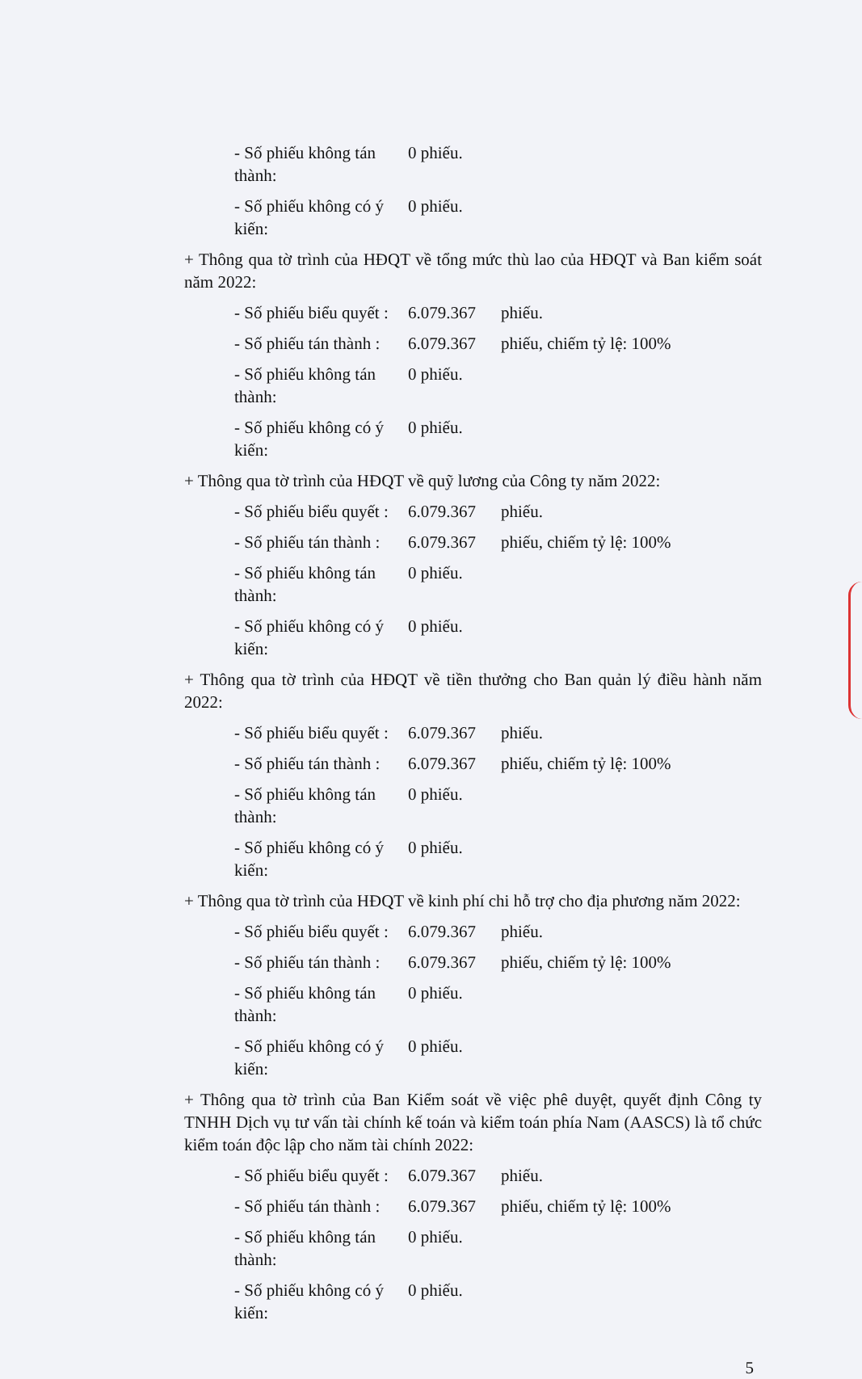- Số phiếu không tán thành: 0 phiếu.
- Số phiếu không có ý kiến: 0 phiếu.
+ Thông qua tờ trình của HĐQT về tổng mức thù lao của HĐQT và Ban kiểm soát năm 2022:
- Số phiếu biểu quyết : 6.079.367 phiếu.
- Số phiếu tán thành : 6.079.367 phiếu, chiếm tỷ lệ: 100%
- Số phiếu không tán thành: 0 phiếu.
- Số phiếu không có ý kiến: 0 phiếu.
+ Thông qua tờ trình của HĐQT về quỹ lương của Công ty năm 2022:
- Số phiếu biểu quyết : 6.079.367 phiếu.
- Số phiếu tán thành : 6.079.367 phiếu, chiếm tỷ lệ: 100%
- Số phiếu không tán thành: 0 phiếu.
- Số phiếu không có ý kiến: 0 phiếu.
+ Thông qua tờ trình của HĐQT về tiền thưởng cho Ban quản lý điều hành năm 2022:
- Số phiếu biểu quyết : 6.079.367 phiếu.
- Số phiếu tán thành : 6.079.367 phiếu, chiếm tỷ lệ: 100%
- Số phiếu không tán thành: 0 phiếu.
- Số phiếu không có ý kiến: 0 phiếu.
+ Thông qua tờ trình của HĐQT về kinh phí chi hỗ trợ cho địa phương năm 2022:
- Số phiếu biểu quyết : 6.079.367 phiếu.
- Số phiếu tán thành : 6.079.367 phiếu, chiếm tỷ lệ: 100%
- Số phiếu không tán thành: 0 phiếu.
- Số phiếu không có ý kiến: 0 phiếu.
+ Thông qua tờ trình của Ban Kiểm soát về việc phê duyệt, quyết định Công ty TNHH Dịch vụ tư vấn tài chính kế toán và kiểm toán phía Nam (AASCS) là tổ chức kiểm toán độc lập cho năm tài chính 2022:
- Số phiếu biểu quyết : 6.079.367 phiếu.
- Số phiếu tán thành : 6.079.367 phiếu, chiếm tỷ lệ: 100%
- Số phiếu không tán thành: 0 phiếu.
- Số phiếu không có ý kiến: 0 phiếu.
5